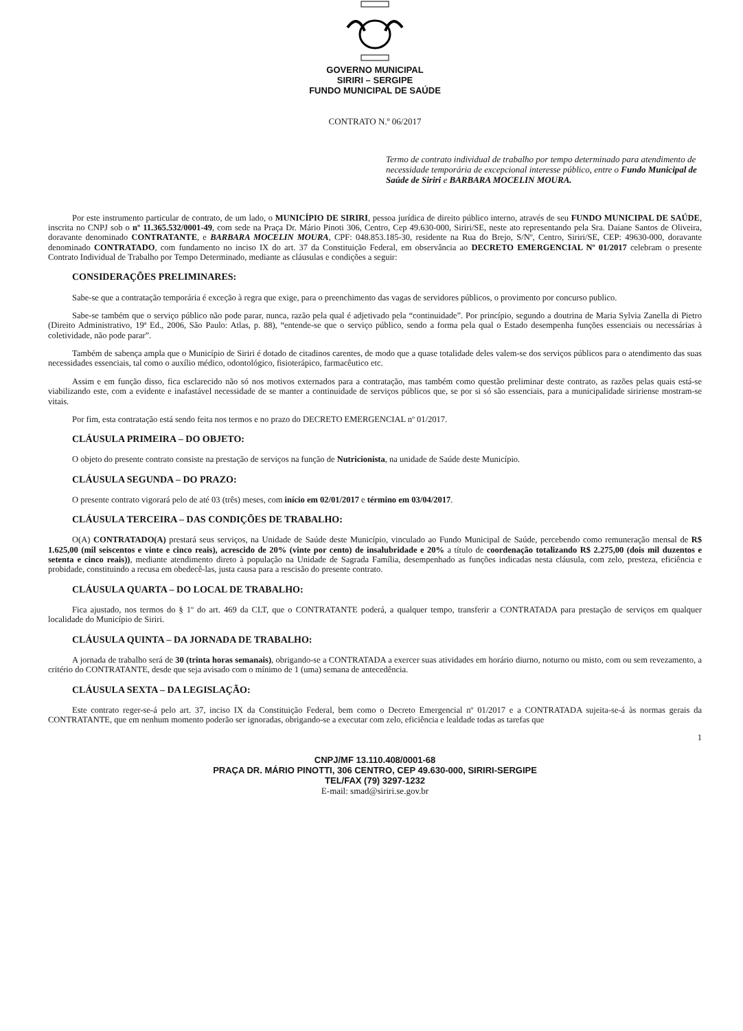GOVERNO MUNICIPAL
SIRIRI – SERGIPE
FUNDO MUNICIPAL DE SAÚDE
CONTRATO N.º 06/2017
Termo de contrato individual de trabalho por tempo determinado para atendimento de necessidade temporária de excepcional interesse público, entre o Fundo Municipal de Saúde de Siriri e BARBARA MOCELIN MOURA.
Por este instrumento particular de contrato, de um lado, o MUNICÍPIO DE SIRIRI, pessoa jurídica de direito público interno, através de seu FUNDO MUNICIPAL DE SAÚDE, inscrita no CNPJ sob o nº 11.365.532/0001-49, com sede na Praça Dr. Mário Pinoti 306, Centro, Cep 49.630-000, Siriri/SE, neste ato representando pela Sra. Daiane Santos de Oliveira, doravante denominado CONTRATANTE, e BARBARA MOCELIN MOURA, CPF: 048.853.185-30, residente na Rua do Brejo, S/Nº, Centro, Siriri/SE, CEP: 49630-000, doravante denominado CONTRATADO, com fundamento no inciso IX do art. 37 da Constituição Federal, em observância ao DECRETO EMERGENCIAL Nº 01/2017 celebram o presente Contrato Individual de Trabalho por Tempo Determinado, mediante as cláusulas e condições a seguir:
CONSIDERAÇÕES PRELIMINARES:
Sabe-se que a contratação temporária é exceção à regra que exige, para o preenchimento das vagas de servidores públicos, o provimento por concurso publico.
Sabe-se também que o serviço público não pode parar, nunca, razão pela qual é adjetivado pela “continuidade”. Por princípio, segundo a doutrina de Maria Sylvia Zanella di Pietro (Direito Administrativo, 19ª Ed., 2006, São Paulo: Atlas, p. 88), “entende-se que o serviço público, sendo a forma pela qual o Estado desempenha funções essenciais ou necessárias à coletividade, não pode parar”.
Também de sabença ampla que o Município de Siriri é dotado de citadinos carentes, de modo que a quase totalidade deles valem-se dos serviços públicos para o atendimento das suas necessidades essenciais, tal como o auxílio médico, odontológico, fisioterápico, farmacêutico etc.
Assim e em função disso, fica esclarecido não só nos motivos externados para a contratação, mas também como questão preliminar deste contrato, as razões pelas quais está-se viabilizando este, com a evidente e inafastável necessidade de se manter a continuidade de serviços públicos que, se por si só são essenciais, para a municipalidade siririense mostram-se vitais.
Por fim, esta contratação está sendo feita nos termos e no prazo do DECRETO EMERGENCIAL nº 01/2017.
CLÁUSULA PRIMEIRA – DO OBJETO:
O objeto do presente contrato consiste na prestação de serviços na função de Nutricionista, na unidade de Saúde deste Município.
CLÁUSULA SEGUNDA – DO PRAZO:
O presente contrato vigorará pelo de até 03 (três) meses, com início em 02/01/2017 e término em 03/04/2017.
CLÁUSULA TERCEIRA – DAS CONDIÇÕES DE TRABALHO:
O(A) CONTRATADO(A) prestará seus serviços, na Unidade de Saúde deste Município, vinculado ao Fundo Municipal de Saúde, percebendo como remuneração mensal de R$ 1.625,00 (mil seiscentos e vinte e cinco reais), acrescido de 20% (vinte por cento) de insalubridade e 20% a título de coordenação totalizando R$ 2.275,00 (dois mil duzentos e setenta e cinco reais)), mediante atendimento direto à população na Unidade de Sagrada Família, desempenhado as funções indicadas nesta cláusula, com zelo, presteza, eficiência e probidade, constituindo a recusa em obedecê-las, justa causa para a rescisão do presente contrato.
CLÁUSULA QUARTA – DO LOCAL DE TRABALHO:
Fica ajustado, nos termos do § 1º do art. 469 da CLT, que o CONTRATANTE poderá, a qualquer tempo, transferir a CONTRATADA para prestação de serviços em qualquer localidade do Município de Siriri.
CLÁUSULA QUINTA – DA JORNADA DE TRABALHO:
A jornada de trabalho será de 30 (trinta horas semanais), obrigando-se a CONTRATADA a exercer suas atividades em horário diurno, noturno ou misto, com ou sem revezamento, a critério do CONTRATANTE, desde que seja avisado com o mínimo de 1 (uma) semana de antecedência.
CLÁUSULA SEXTA – DA LEGISLAÇÃO:
Este contrato reger-se-á pelo art. 37, inciso IX da Constituição Federal, bem como o Decreto Emergencial nº 01/2017 e a CONTRATADA sujeita-se-á às normas gerais da CONTRATANTE, que em nenhum momento poderão ser ignoradas, obrigando-se a executar com zelo, eficiência e lealdade todas as tarefas que
1
CNPJ/MF 13.110.408/0001-68
PRAÇA DR. MÁRIO PINOTTI, 306 CENTRO, CEP 49.630-000, SIRIRI-SERGIPE
TEL/FAX (79) 3297-1232
E-mail: smad@siriri.se.gov.br